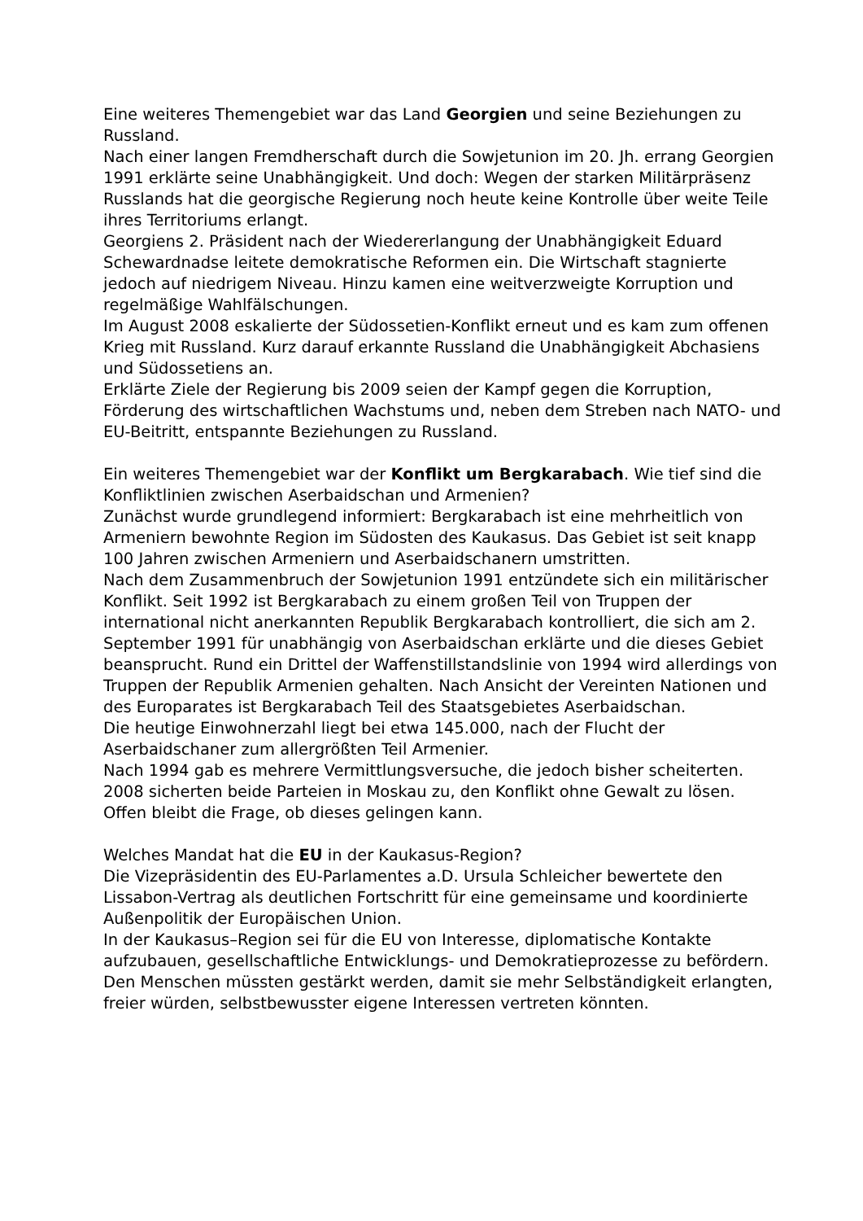Eine weiteres Themengebiet war das Land Georgien und seine Beziehungen zu Russland.
Nach einer langen Fremdherschaft durch die Sowjetunion im 20. Jh. errang Georgien 1991 erklärte seine Unabhängigkeit. Und doch: Wegen der starken Militärpräsenz Russlands hat die georgische Regierung noch heute keine Kontrolle über weite Teile ihres Territoriums erlangt.
Georgiens 2. Präsident nach der Wiedererlangung der Unabhängigkeit Eduard Schewardnadse leitete demokratische Reformen ein. Die Wirtschaft stagnierte jedoch auf niedrigem Niveau. Hinzu kamen eine weitverzweigte Korruption und regelmäßige Wahlfälschungen.
Im August 2008 eskalierte der Südossetien-Konflikt erneut und es kam zum offenen Krieg mit Russland. Kurz darauf erkannte Russland die Unabhängigkeit Abchasiens und Südossetiens an.
Erklärte Ziele der Regierung bis 2009 seien der Kampf gegen die Korruption, Förderung des wirtschaftlichen Wachstums und, neben dem Streben nach NATO- und EU-Beitritt, entspannte Beziehungen zu Russland.
Ein weiteres Themengebiet war der Konflikt um Bergkarabach. Wie tief sind die Konfliktlinien zwischen Aserbaidschan und Armenien?
Zunächst wurde grundlegend informiert: Bergkarabach ist eine mehrheitlich von Armeniern bewohnte Region im Südosten des Kaukasus. Das Gebiet ist seit knapp 100 Jahren zwischen Armeniern und Aserbaidschanern umstritten.
Nach dem Zusammenbruch der Sowjetunion 1991 entzündete sich ein militärischer Konflikt. Seit 1992 ist Bergkarabach zu einem großen Teil von Truppen der international nicht anerkannten Republik Bergkarabach kontrolliert, die sich am 2. September 1991 für unabhängig von Aserbaidschan erklärte und die dieses Gebiet beansprucht. Rund ein Drittel der Waffenstillstandslinie von 1994 wird allerdings von Truppen der Republik Armenien gehalten. Nach Ansicht der Vereinten Nationen und des Europarates ist Bergkarabach Teil des Staatsgebietes Aserbaidschan.
Die heutige Einwohnerzahl liegt bei etwa 145.000, nach der Flucht der Aserbaidschaner zum allergrößten Teil Armenier.
Nach 1994 gab es mehrere Vermittlungsversuche, die jedoch bisher scheiterten. 2008 sicherten beide Parteien in Moskau zu, den Konflikt ohne Gewalt zu lösen. Offen bleibt die Frage, ob dieses gelingen kann.
Welches Mandat hat die EU in der Kaukasus-Region?
Die Vizepräsidentin des EU-Parlamentes a.D. Ursula Schleicher bewertete den Lissabon-Vertrag als deutlichen Fortschritt für eine gemeinsame und koordinierte Außenpolitik der Europäischen Union.
In der Kaukasus–Region sei für die EU von Interesse, diplomatische Kontakte aufzubauen, gesellschaftliche Entwicklungs- und Demokratieprozesse zu befördern.
Den Menschen müssten gestärkt werden, damit sie mehr Selbständigkeit erlangten, freier würden, selbstbewusster eigene Interessen vertreten könnten.